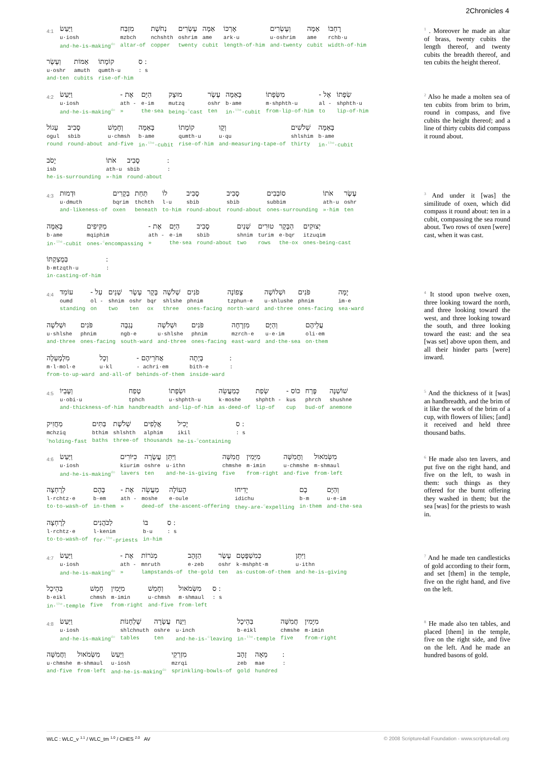2Chronicles 4
4:1 וַיַּעַשׂ
u·iosh
and·he-is-making<sup>do</sup> מִזְבַּח
mzbch
altar-of נְחֹשֶׁת
nchshth
copper עֶשְׂרִים
oshrim
twenty אַמָּה
ame
cubit אָרְכּוֹ
ark·u
length-of·him וְעֶשְׂרִים
u·oshrim
and·twenty אַמָּה
ame
cubit רָחְבּוֹ
rchb·u
width-of·him
וְעֶשֶׂר
u·oshr
and·ten אַמּוֹת
amuth
cubits קוֹמָתוֹ
qumth·u
rise-of·him ׃ ס: s
<sup>1</sup> . Moreover he made an altar of brass, twenty cubits the length thereof, and twenty cubits the breadth thereof, and ten cubits the height thereof.
4:2 וַיַּעַשׂ
u·iosh
and·he-is-making<sup>do</sup> אֶת -
ath -
» הַיָּם
e·im
the·sea מוּצָק
mutzq
being-<sup>c</sup>cast עֶשֶׂר
oshr
ten בָּאַמָּה
b·ame
in·<sup>the</sup>·cubit מִשְּׂפָתוֹ
m·shphth·u
from·lip-of·him אֶל -
al -
to שְׂפָתוֹ
shphth·u
lip-of·him
עָגוֹל
ogul
round סָבִיב
sbib
round-about וְחָמֵשׁ
u·chmsh
and·five בָּאַמָּה
b·ame
in·<sup>the</sup>·cubit קוֹמָתוֹ
qumth·u
rise-of·him וְקָו
u·qu
and·measuring-tape-of שְׁלֹשִׁים
shlshim
thirty בָּאַמָּה
b·ame
in·<sup>the</sup>·cubit
יָסֹב
isb
he-is-surrounding אֹתוֹ
ath·u
»·him סָבִיב
sbib
round-about ׃:
<sup>2</sup> Also he made a molten sea of ten cubits from brim to brim, round in compass, and five cubits the height thereof; and a line of thirty cubits did compass it round about.
4:3 וּדְמוּת
u·dmuth
and·likeness-of בְקָרִים
bqrim
oxen תַּחַת
thchth
beneath לוֹ
l·u
to·him סָבִיב
sbib
round-about סָבִיב
sbib
round-about סוֹבְבִים
subbim
ones-surrounding אֹתוֹ
ath·u
»·him עֶשֶׂר
oshr
ten
בָּאַמָּה
b·ame
in·<sup>the</sup>·cubit מַקִּיפִים
mqiphim
ones-<sup>c</sup>encompassing אֶת -
ath -
» הַיָּם
e·im
the·sea סָבִיב
sbib
round-about שְׁנַיִם
shnim
two טוּרִים
turim
rows הַבָּקָר
e·bqr
the·ox יְצוּקִים
itzuqim
ones-being-cast
בְּמֻצַקְתּוֹ
b·mtzqth·u
in·casting-of·him ׃:
<sup>3</sup> And under it [was] the similitude of oxen, which did compass it round about: ten in a cubit, compassing the sea round about. Two rows of oxen [were] cast, when it was cast.
4:4 עוֹמֵד
oumd
standing עַל -
ol -
on שְׁנֵים
shnim
two עָשָׂר
oshr
ten בָּקָר
bqr
ox שְׁלֹשָׁה
shlshe
three פֹנִים
phnim
ones-facing צָפוֹנָה
tzphun·e
north·ward וּשְׁלוֹשָׁה
u·shlushe
and·three פֹּנִים
phnim
ones-facing יָמָּה
im·e
sea·ward
וּשְׁלֹשָׁה
u·shlshe
and·three פֹּנִים
phnim
ones-facing נֶגְבָּה
ngb·e
south·ward וּשְׁלֹשָׁה
u·shlshe
and·three פֹּנִים
phnim
ones-facing מִזְרָחָה
mzrch·e
east·ward וְהַיָּם
u·e·im
and·the·sea עֲלֵיהֶם
oli·em
on·them
מִלְמָעְלָה
m·l·mol·e
from·to·up·ward וְכָל
u·kl
and·all-of אֲחֹרֵיהֶם -
- achri·em
behinds-of·them בָּיְתָה
bith·e
inside·ward ׃:
<sup>4</sup> It stood upon twelve oxen, three looking toward the north, and three looking toward the west, and three looking toward the south, and three looking toward the east: and the sea [was set] above upon them, and all their hinder parts [were] inward.
4:5 וְעָבְיוֹ
u·obi·u
and·thickness-of·him טֶפַח
tphch
handbreadth וּשְׂפָתוֹ
u·shphth·u
and·lip-of·him כְּמַעֲשֵׂה
k·moshe
as·deed-of שְׂפַת
shphth -
lip-of כּוֹס -
kus
cup פֶּרַח
phrch
bud-of שׁוֹשַׁנָּה
shushne
anemone
מַחֲזִיק
mchziq
<sup>c</sup>holding-fast בַּתִּים
bthim
baths שְׁלֹשֶׁת
shlshth
three-of אֲלָפִים
alphim
thousands יָכִיל
ikil
he-is-<sup>c</sup>containing ׃ ס: s
<sup>5</sup> And the thickness of it [was] an handbreadth, and the brim of it like the work of the brim of a cup, with flowers of lilies; [and] it received and held three thousand baths.
4:6 וַיַּעַשׂ
u·iosh
and·he-is-making<sup>do</sup> כִּיּוֹרִים
kiurim
lavers עֲשָׂרָה
oshre
ten וַיִּתֵּן
u·ithn
and·he-is-giving חֲמִשָּׁה
chmshe
five מִיָּמִין
m·imin
from·right וַחֲמִשָּׁה
u·chmshe
and·five מִשְּׂמֹאול
m·shmaul
from·left
לְרָחְצָה
l·rchtz·e
to·to-wash-of בָּהֶם
b·em
in·them אֶת -
ath -
» מַעֲשֵׂה
moshe
deed-of הָעוֹלָה
e·oule
the·ascent-offering יָדִיחוּ
idichu
they-are-<sup>c</sup>expelling בָם
b·m
in·them וְהַיָּם
u·e·im
and·the·sea
לְרָחְצָה
l·rchtz·e
to·to-wash-of לַכֹּהֲנִים
l·kenim
for·<sup>the</sup>·priests בּוֹ
b·u
in·him ׃ ס: s
<sup>6</sup> He made also ten lavers, and put five on the right hand, and five on the left, to wash in them: such things as they offered for the burnt offering they washed in them; but the sea [was] for the priests to wash in.
4:7 וַיַּעַשׂ
u·iosh
and·he-is-making<sup>do</sup> אֶת -
ath -
» מְנֹרוֹת
mnruth
lampstands-of הַזָּהָב
e·zeb
the·gold עֶשֶׂר
oshr
ten כְּמִשְׁפָּטָם
k·mshpht·m
as·custom-of·them וַיִּתֵּן
u·ithn
and·he-is-giving
בַּהֵיכָל
b·eikl
in·<sup>the</sup>·temple חָמֵשׁ
chmsh
five מִיָּמִין
m·imin
from·right וְחָמֵשׁ
u·chmsh
and·five מִשְּׂמֹאול
m·shmaul
from·left ׃ ס: s
<sup>7</sup> And he made ten candlesticks of gold according to their form, and set [them] in the temple, five on the right hand, and five on the left.
4:8 וַיַּעַשׂ
u·iosh
and·he-is-making<sup>do</sup> שֻׁלְחָנוֹת
shlchnuth
tables עֲשָׂרָה
oshre
ten וַיַּנַּח
u·inch
and·he-is-<sup>c</sup>leaving בַּהֵיכָל
b·eikl
in·<sup>the</sup>·temple חֲמִשָּׁה
chmshe
five מִיָּמִין
m·imin
from·right
וַחֲמִשָּׁה
u·chmshe
and·five מִשְּׂמֹאול
m·shmaul
from·left וַיַּעַשׂ
u·iosh
and·he-is-making<sup>do</sup> מִזְרְקֵי
mzrqi
sprinkling-bowls-of זָהָב
zeb
gold מֵאָה
mae
hundred ׃:
<sup>8</sup> He made also ten tables, and placed [them] in the temple, five on the right side, and five on the left. And he made an hundred basons of gold.
WLC : WLC_v <sup>1.1</sup> / WLC_tm <sup>1.0</sup> / CHES <sup>2.0</sup> AV © 2008 Scripture4all Foundation - www.scripture4all.org